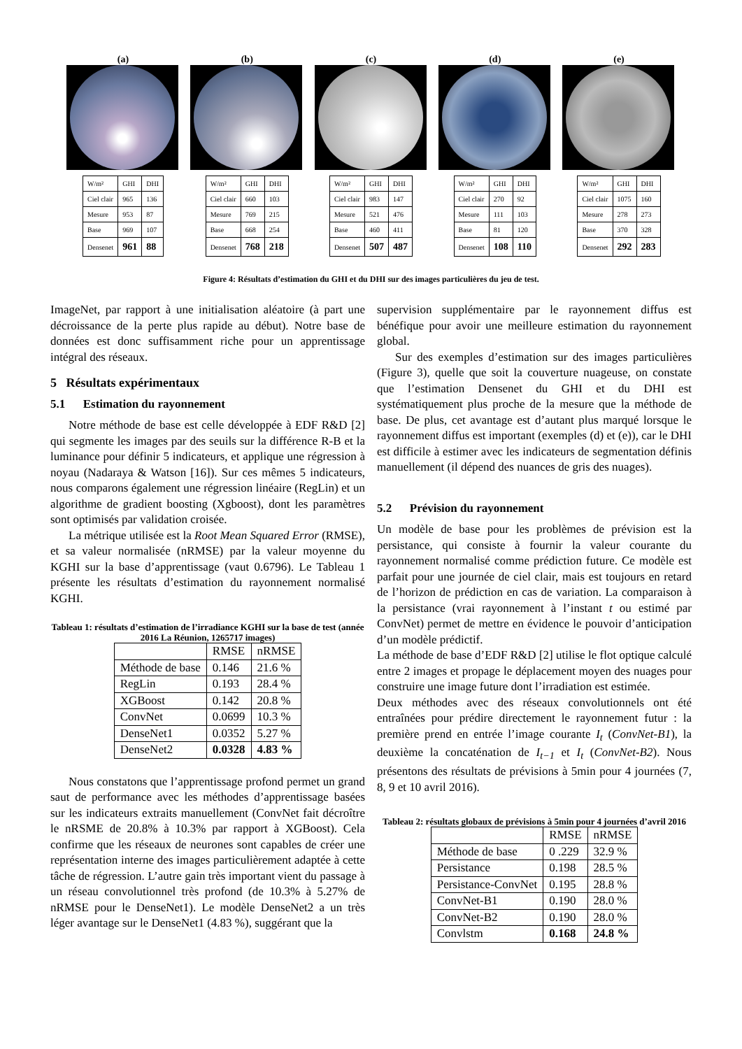(a)
| W/m² | GHI | DHI |
| Ciel clair | 965 | 136 |
| Mesure | 953 | 87 |
| Base | 969 | 107 |
| Densenet | 961 | 88 |
(b)
| W/m² | GHI | DHI |
| Ciel clair | 660 | 103 |
| Mesure | 769 | 215 |
| Base | 668 | 254 |
| Densenet | 768 | 218 |
(c)
| W/m² | GHI | DHI |
| Ciel clair | 983 | 147 |
| Mesure | 521 | 476 |
| Base | 460 | 411 |
| Densenet | 507 | 487 |
(d)
| W/m² | GHI | DHI |
| Ciel clair | 270 | 92 |
| Mesure | 111 | 103 |
| Base | 81 | 120 |
| Densenet | 108 | 110 |
(e)
| W/m² | GHI | DHI |
| Ciel clair | 1075 | 160 |
| Mesure | 278 | 273 |
| Base | 370 | 328 |
| Densenet | 292 | 283 |
Figure 4: Résultats d’estimation du GHI et du DHI sur des images particulières du jeu de test.
ImageNet, par rapport à une initialisation aléatoire (à part une décroissance de la perte plus rapide au début). Notre base de données est donc suffisamment riche pour un apprentissage intégral des réseaux.
5 Résultats expérimentaux
5.1 Estimation du rayonnement
Notre méthode de base est celle développée à EDF R&D [2] qui segmente les images par des seuils sur la différence R-B et la luminance pour définir 5 indicateurs, et applique une régression à noyau (Nadaraya & Watson [16]). Sur ces mêmes 5 indicateurs, nous comparons également une régression linéaire (RegLin) et un algorithme de gradient boosting (Xgboost), dont les paramètres sont optimisés par validation croisée.
La métrique utilisée est la Root Mean Squared Error (RMSE), et sa valeur normalisée (nRMSE) par la valeur moyenne du KGHI sur la base d’apprentissage (vaut 0.6796). Le Tableau 1 présente les résultats d’estimation du rayonnement normalisé KGHI.
Tableau 1: résultats d’estimation de l’irradiance KGHI sur la base de test (année 2016 La Réunion, 1265717 images)
| | RMSE | nRMSE |
| Méthode de base | 0.146 | 21.6 % |
| RegLin | 0.193 | 28.4 % |
| XGBoost | 0.142 | 20.8 % |
| ConvNet | 0.0699 | 10.3 % |
| DenseNet1 | 0.0352 | 5.27 % |
| DenseNet2 | 0.0328 | 4.83 % |
Nous constatons que l’apprentissage profond permet un grand saut de performance avec les méthodes d’apprentissage basées sur les indicateurs extraits manuellement (ConvNet fait décroître le nRSME de 20.8% à 10.3% par rapport à XGBoost). Cela confirme que les réseaux de neurones sont capables de créer une représentation interne des images particulièrement adaptée à cette tâche de régression. L’autre gain très important vient du passage à un réseau convolutionnel très profond (de 10.3% à 5.27% de nRMSE pour le DenseNet1). Le modèle DenseNet2 a un très léger avantage sur le DenseNet1 (4.83 %), suggérant que la
supervision supplémentaire par le rayonnement diffus est bénéfique pour avoir une meilleure estimation du rayonnement global.
Sur des exemples d’estimation sur des images particulières (Figure 3), quelle que soit la couverture nuageuse, on constate que l’estimation Densenet du GHI et du DHI est systématiquement plus proche de la mesure que la méthode de base. De plus, cet avantage est d’autant plus marqué lorsque le rayonnement diffus est important (exemples (d) et (e)), car le DHI est difficile à estimer avec les indicateurs de segmentation définis manuellement (il dépend des nuances de gris des nuages).
5.2 Prévision du rayonnement
Un modèle de base pour les problèmes de prévision est la persistance, qui consiste à fournir la valeur courante du rayonnement normalisé comme prédiction future. Ce modèle est parfait pour une journée de ciel clair, mais est toujours en retard de l’horizon de prédiction en cas de variation. La comparaison à la persistance (vrai rayonnement à l’instant t ou estimé par ConvNet) permet de mettre en évidence le pouvoir d’anticipation d’un modèle prédictif.
La méthode de base d’EDF R&D [2] utilise le flot optique calculé entre 2 images et propage le déplacement moyen des nuages pour construire une image future dont l’irradiation est estimée.
Deux méthodes avec des réseaux convolutionnels ont été entraînées pour prédire directement le rayonnement futur : la première prend en entrée l’image courante I<sub>t</sub> (ConvNet-B1), la deuxième la concaténation de I<sub>t−1</sub> et I<sub>t</sub> (ConvNet-B2). Nous présentons des résultats de prévisions à 5min pour 4 journées (7, 8, 9 et 10 avril 2016).
Tableau 2: résultats globaux de prévisions à 5min pour 4 journées d’avril 2016
| | RMSE | nRMSE |
| Méthode de base | 0 .229 | 32.9 % |
| Persistance | 0.198 | 28.5 % |
| Persistance-ConvNet | 0.195 | 28.8 % |
| ConvNet-B1 | 0.190 | 28.0 % |
| ConvNet-B2 | 0.190 | 28.0 % |
| Convlstm | 0.168 | 24.8 % |